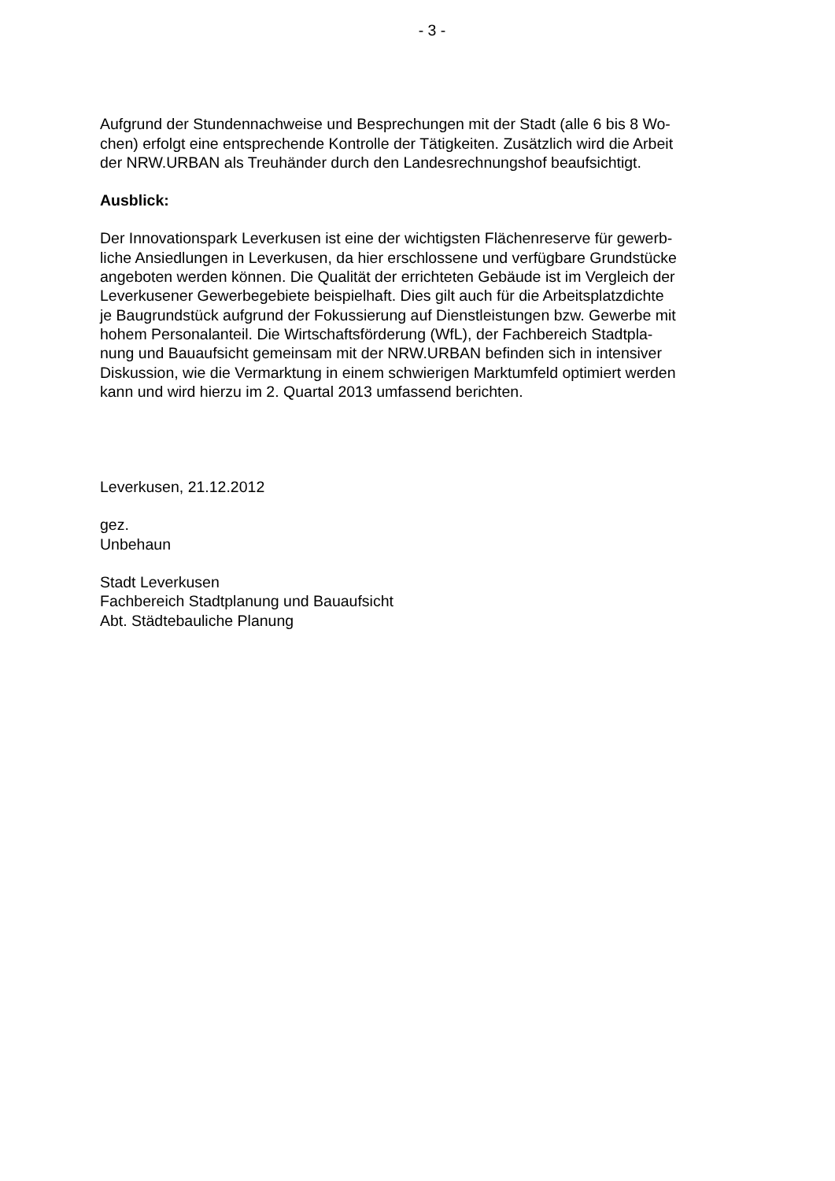- 3 -
Aufgrund der Stundennachweise und Besprechungen mit der Stadt (alle 6 bis 8 Wo-
chen) erfolgt eine entsprechende Kontrolle der Tätigkeiten. Zusätzlich wird die Arbeit
der NRW.URBAN als Treuhänder durch den Landesrechnungshof beaufsichtigt.
Ausblick:
Der Innovationspark Leverkusen ist eine der wichtigsten Flächenreserve für gewerb-
liche Ansiedlungen in Leverkusen, da hier erschlossene und verfügbare Grundstücke
angeboten werden können. Die Qualität der errichteten Gebäude ist im Vergleich der
Leverkusener Gewerbegebiete beispielhaft. Dies gilt auch für die Arbeitsplatzdichte
je Baugrundstück aufgrund der Fokussierung auf Dienstleistungen bzw. Gewerbe mit
hohem Personalanteil. Die Wirtschaftsförderung (WfL), der Fachbereich Stadtpla-
nung und Bauaufsicht gemeinsam mit der NRW.URBAN befinden sich in intensiver
Diskussion, wie die Vermarktung in einem schwierigen Marktumfeld optimiert werden
kann und wird hierzu im 2. Quartal 2013 umfassend berichten.
Leverkusen, 21.12.2012
gez.
Unbehaun
Stadt Leverkusen
Fachbereich Stadtplanung und Bauaufsicht
Abt. Städtebauliche Planung